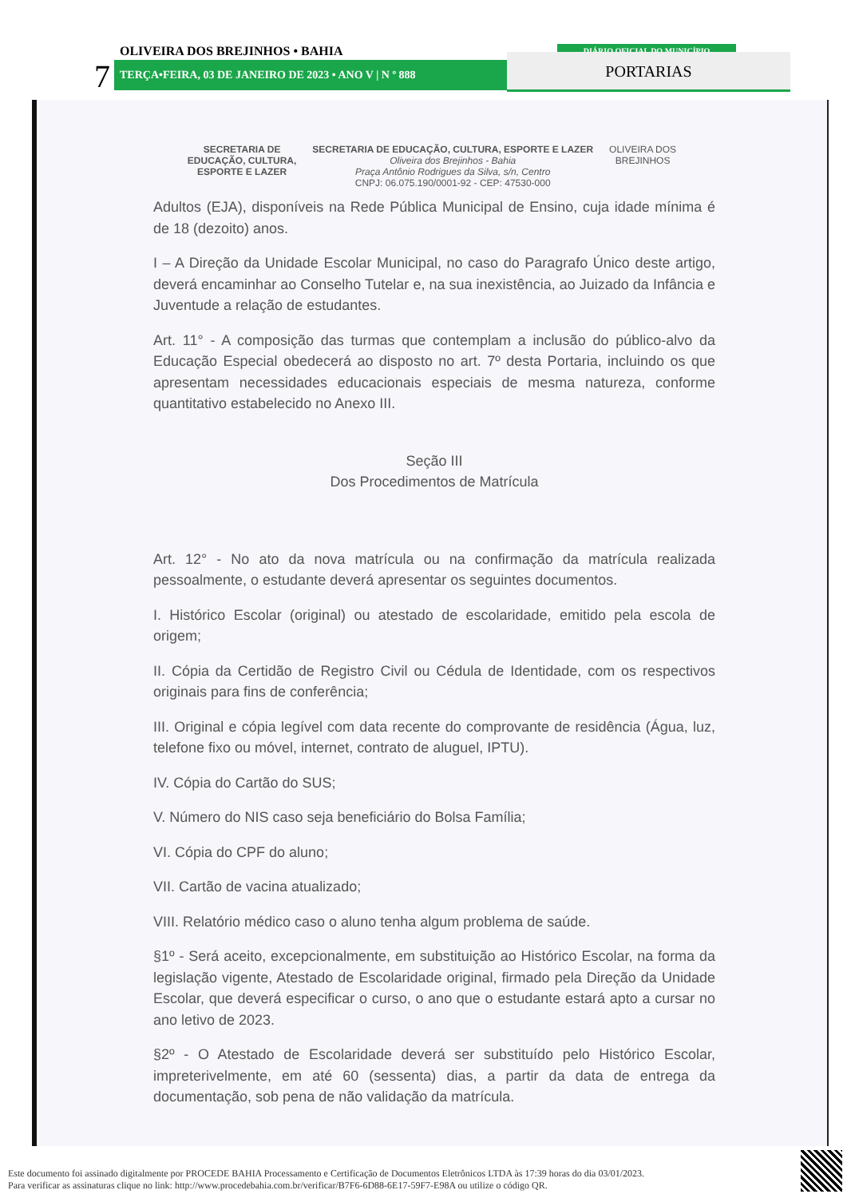OLIVEIRA DOS BREJINHOS • BAHIA
7 TERÇA•FEIRA, 03 DE JANEIRO DE 2023 • ANO V | N º 888
DIÁRIO OFICIAL DO MUNICÍPIO
PORTARIAS
SECRETARIA DE
EDUCAÇÃO, CULTURA,
ESPORTE E LAZER
SECRETARIA DE EDUCAÇÃO, CULTURA, ESPORTE E LAZER
Oliveira dos Brejinhos - Bahia
Praça Antônio Rodrigues da Silva, s/n, Centro
CNPJ: 06.075.190/0001-92 - CEP: 47530-000
OLIVEIRA DOS
BREJINHOS
Adultos (EJA), disponíveis na Rede Pública Municipal de Ensino, cuja idade mínima é de 18 (dezoito) anos.
I – A Direção da Unidade Escolar Municipal, no caso do Paragrafo Único deste artigo, deverá encaminhar ao Conselho Tutelar e, na sua inexistência, ao Juizado da Infância e Juventude a relação de estudantes.
Art. 11° - A composição das turmas que contemplam a inclusão do público-alvo da Educação Especial obedecerá ao disposto no art. 7º desta Portaria, incluindo os que apresentam necessidades educacionais especiais de mesma natureza, conforme quantitativo estabelecido no Anexo III.
Seção III
Dos Procedimentos de Matrícula
Art. 12° - No ato da nova matrícula ou na confirmação da matrícula realizada pessoalmente, o estudante deverá apresentar os seguintes documentos.
I. Histórico Escolar (original) ou atestado de escolaridade, emitido pela escola de origem;
II. Cópia da Certidão de Registro Civil ou Cédula de Identidade, com os respectivos originais para fins de conferência;
III. Original e cópia legível com data recente do comprovante de residência (Água, luz, telefone fixo ou móvel, internet, contrato de aluguel, IPTU).
IV. Cópia do Cartão do SUS;
V. Número do NIS caso seja beneficiário do Bolsa Família;
VI. Cópia do CPF do aluno;
VII. Cartão de vacina atualizado;
VIII. Relatório médico caso o aluno tenha algum problema de saúde.
§1º - Será aceito, excepcionalmente, em substituição ao Histórico Escolar, na forma da legislação vigente, Atestado de Escolaridade original, firmado pela Direção da Unidade Escolar, que deverá especificar o curso, o ano que o estudante estará apto a cursar no ano letivo de 2023.
§2º - O Atestado de Escolaridade deverá ser substituído pelo Histórico Escolar, impreterivelmente, em até 60 (sessenta) dias, a partir da data de entrega da documentação, sob pena de não validação da matrícula.
Este documento foi assinado digitalmente por PROCEDE BAHIA Processamento e Certificação de Documentos Eletrônicos LTDA às 17:39 horas do dia 03/01/2023.
Para verificar as assinaturas clique no link: http://www.procedebahia.com.br/verificar/B7F6-6D88-6E17-59F7-E98A ou utilize o código QR.